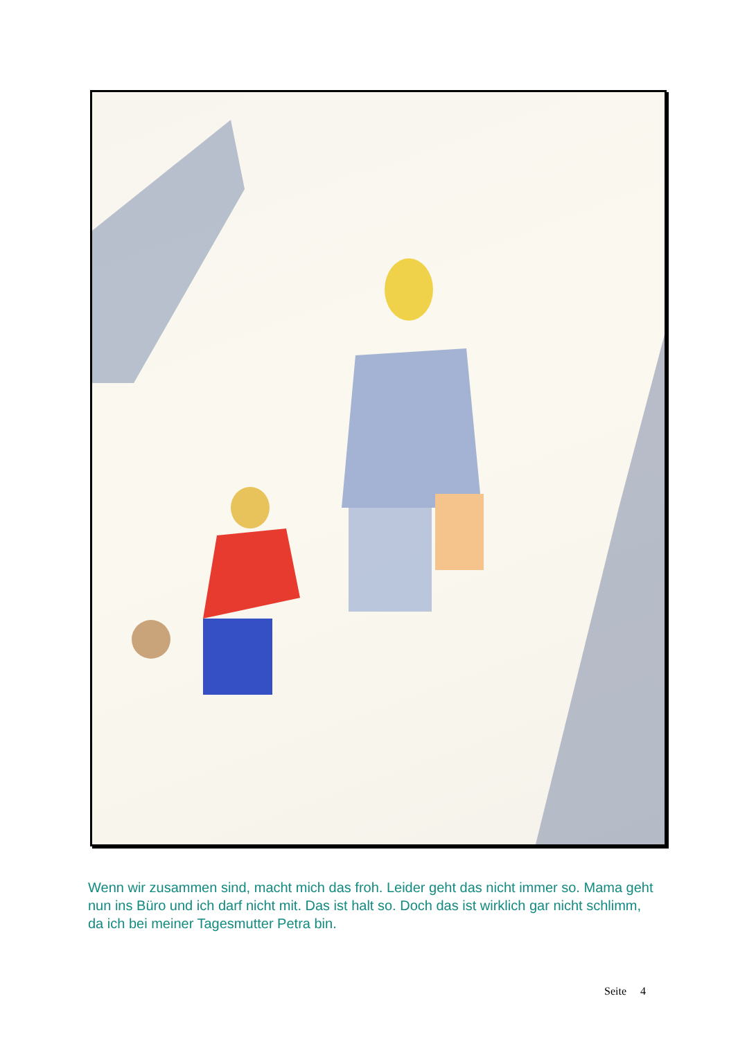Wenn wir zusammen sind, macht mich das froh. Leider geht das nicht immer so. Mama geht nun ins Büro und ich darf nicht mit. Das ist halt so. Doch das ist wirklich gar nicht schlimm, da ich bei meiner Tagesmutter Petra bin.
Seite 4